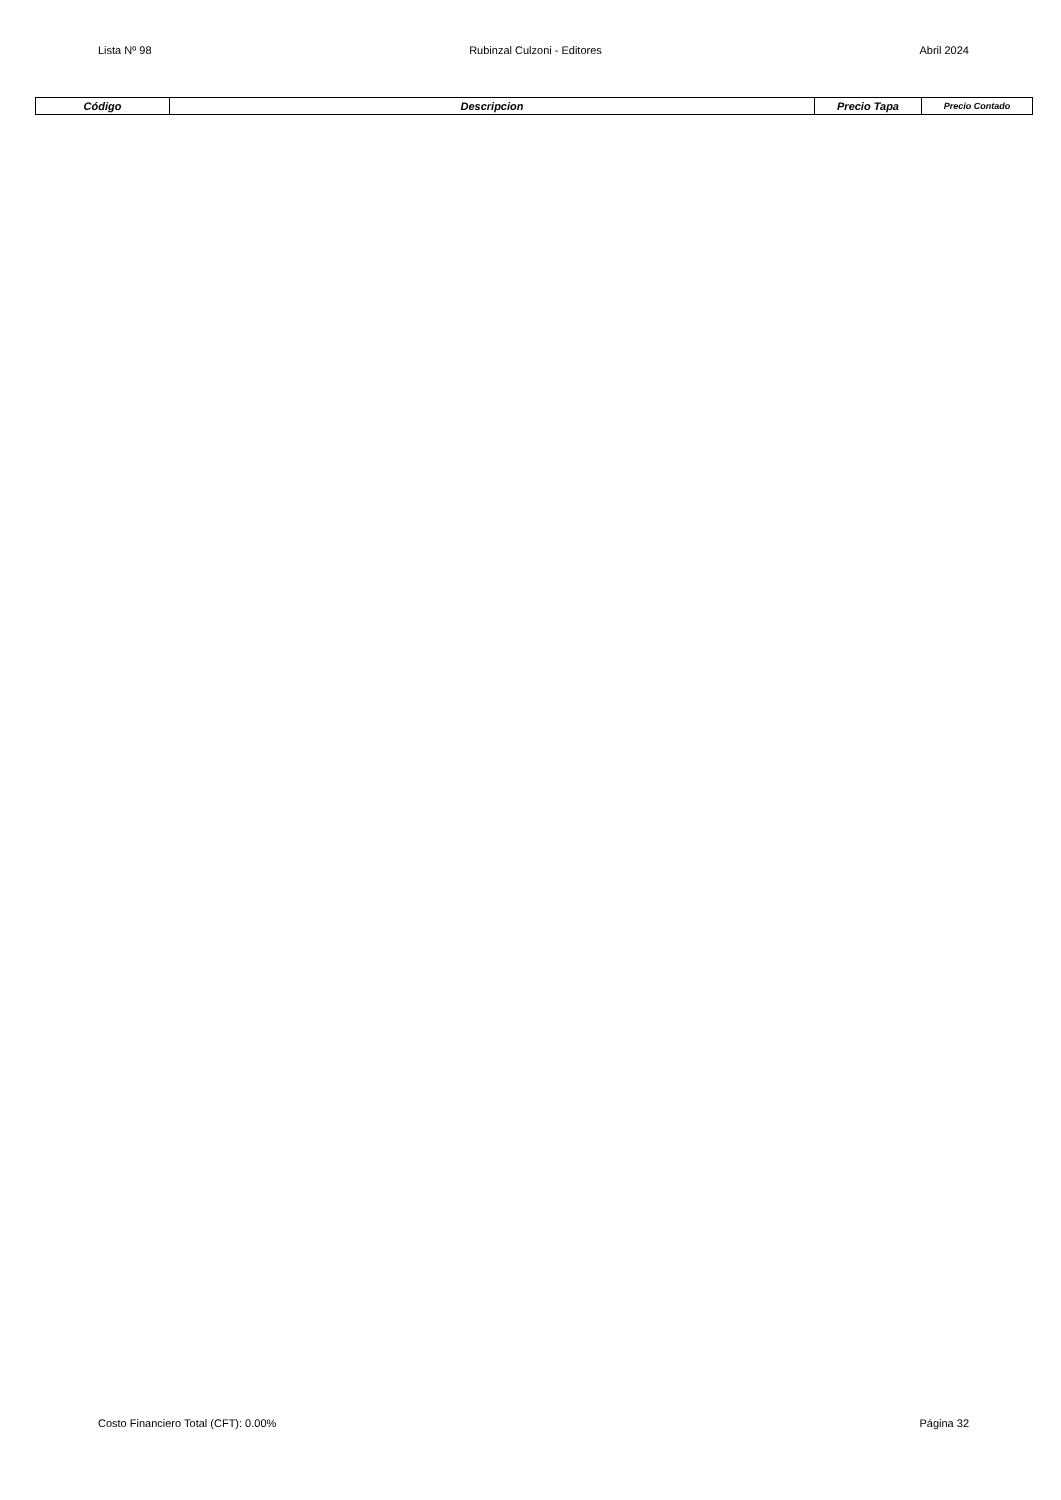Lista Nº 98 Rubinzal Culzoni - Editores Abril 2024
| Código | Descripcion | Precio Tapa | Precio Contado |
| --- | --- | --- | --- |
Costo Financiero Total (CFT): 0.00% Página 32